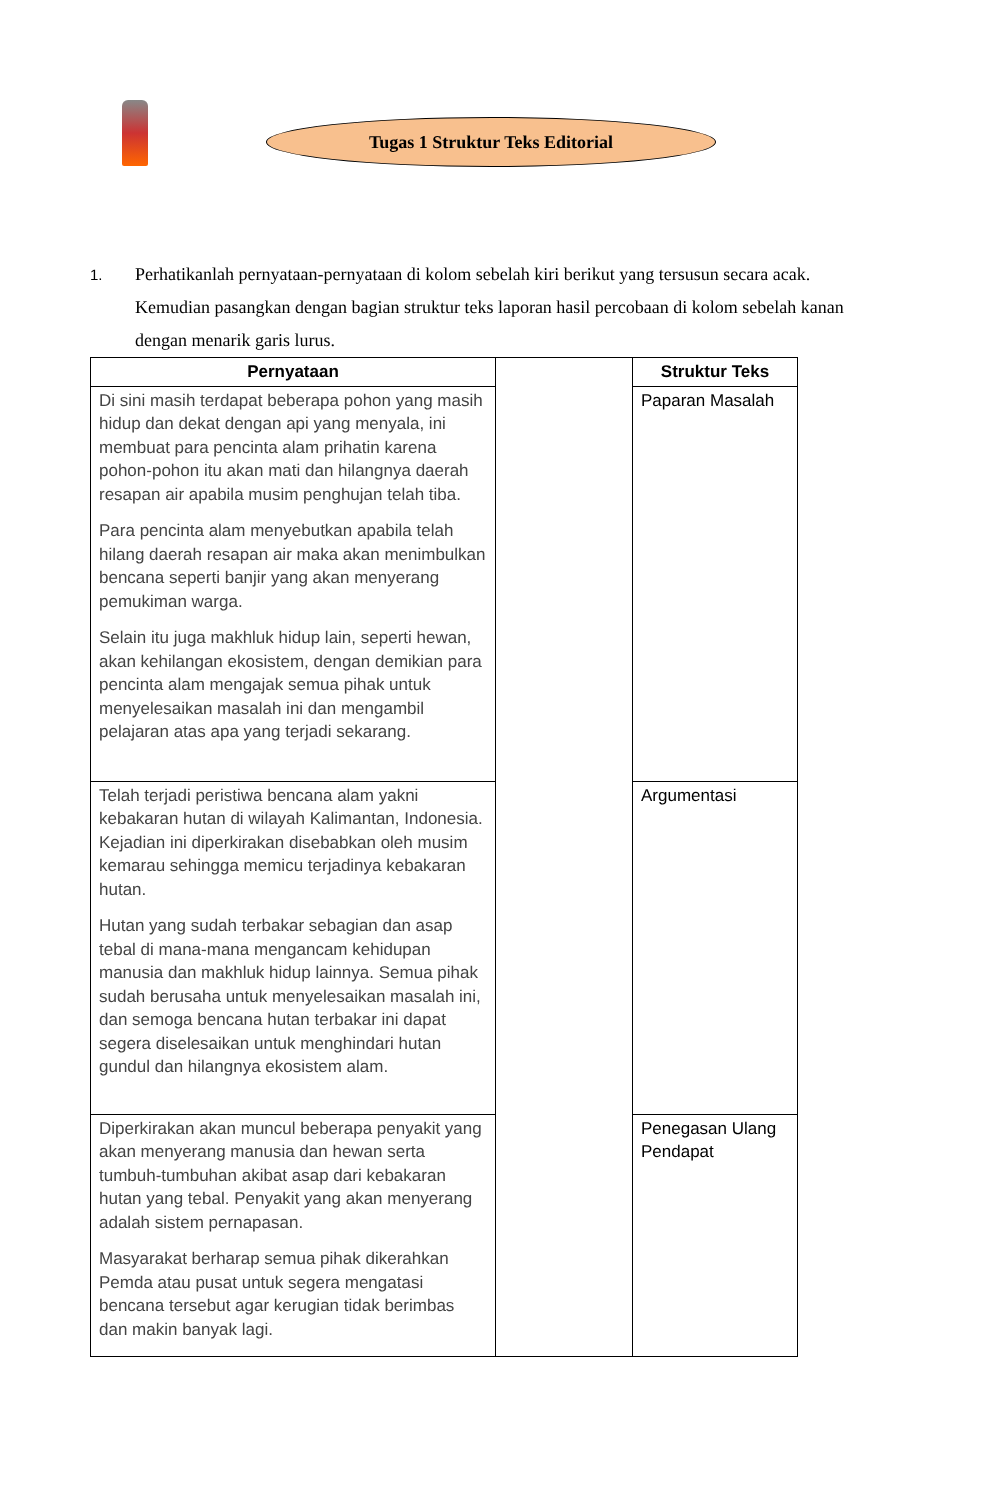Tugas 1 Struktur Teks Editorial
1.
Perhatikanlah pernyataan-pernyataan di kolom sebelah kiri berikut yang tersusun secara acak. Kemudian pasangkan dengan bagian struktur teks laporan hasil percobaan di kolom sebelah kanan dengan menarik garis lurus.
| Pernyataan | | Struktur Teks |
| Di sini masih terdapat beberapa pohon yang masih hidup dan dekat dengan api yang menyala, ini membuat para pencinta alam prihatin karena pohon-pohon itu akan mati dan hilangnya daerah resapan air apabila musim penghujan telah tiba. Para pencinta alam menyebutkan apabila telah hilang daerah resapan air maka akan menimbulkan bencana seperti banjir yang akan menyerang pemukiman warga. Selain itu juga makhluk hidup lain, seperti hewan, akan kehilangan ekosistem, dengan demikian para pencinta alam mengajak semua pihak untuk menyelesaikan masalah ini dan mengambil pelajaran atas apa yang terjadi sekarang. | | Paparan Masalah |
| Telah terjadi peristiwa bencana alam yakni kebakaran hutan di wilayah Kalimantan, Indonesia. Kejadian ini diperkirakan disebabkan oleh musim kemarau sehingga memicu terjadinya kebakaran hutan. Hutan yang sudah terbakar sebagian dan asap tebal di mana-mana mengancam kehidupan manusia dan makhluk hidup lainnya. Semua pihak sudah berusaha untuk menyelesaikan masalah ini, dan semoga bencana hutan terbakar ini dapat segera diselesaikan untuk menghindari hutan gundul dan hilangnya ekosistem alam. | | Argumentasi |
| Diperkirakan akan muncul beberapa penyakit yang akan menyerang manusia dan hewan serta tumbuh-tumbuhan akibat asap dari kebakaran hutan yang tebal. Penyakit yang akan menyerang adalah sistem pernapasan. Masyarakat berharap semua pihak dikerahkan Pemda atau pusat untuk segera mengatasi bencana tersebut agar kerugian tidak berimbas dan makin banyak lagi. | | Penegasan Ulang Pendapat |